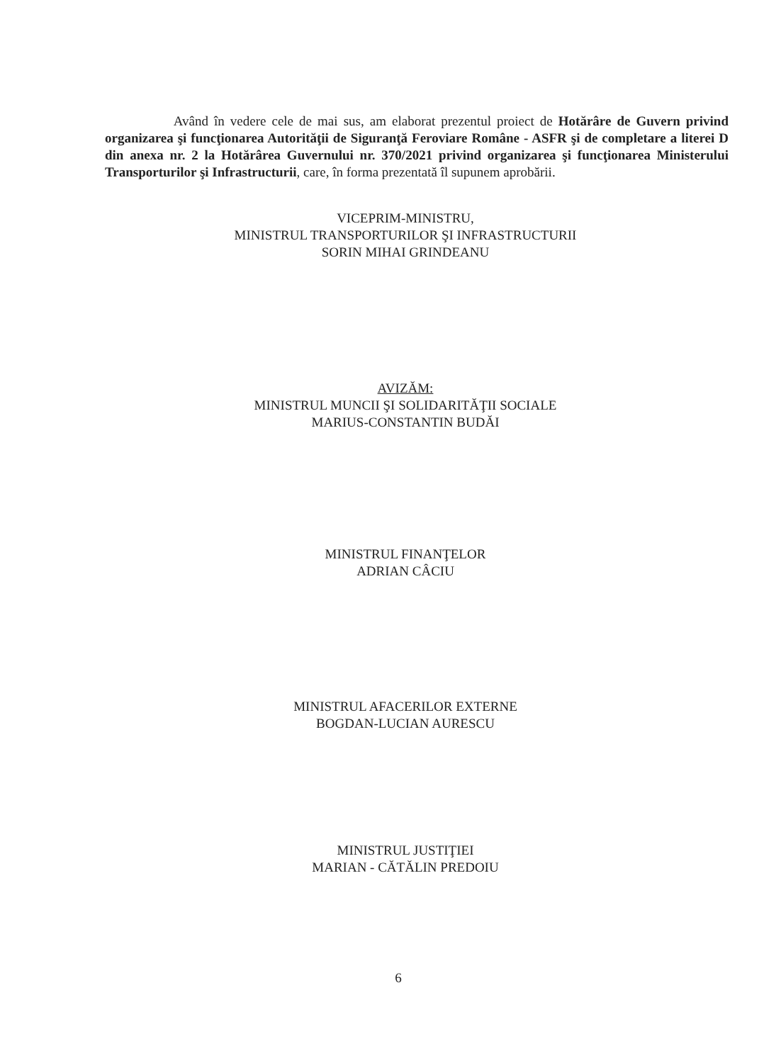Având în vedere cele de mai sus, am elaborat prezentul proiect de Hotărâre de Guvern privind organizarea şi funcţionarea Autorităţii de Siguranţă Feroviare Române - ASFR şi de completare a literei D din anexa nr. 2 la Hotărârea Guvernului nr. 370/2021 privind organizarea şi funcţionarea Ministerului Transporturilor şi Infrastructurii, care, în forma prezentată îl supunem aprobării.
VICEPRIM-MINISTRU,
MINISTRUL TRANSPORTURILOR ŞI INFRASTRUCTURII
SORIN MIHAI GRINDEANU
AVIZĂM:
MINISTRUL MUNCII ŞI SOLIDARITĂŢII SOCIALE
MARIUS-CONSTANTIN BUDĂI
MINISTRUL FINANŢELOR
ADRIAN CÂCIU
MINISTRUL AFACERILOR EXTERNE
BOGDAN-LUCIAN AURESCU
MINISTRUL JUSTIŢIEI
MARIAN - CĂTĂLIN PREDOIU
6